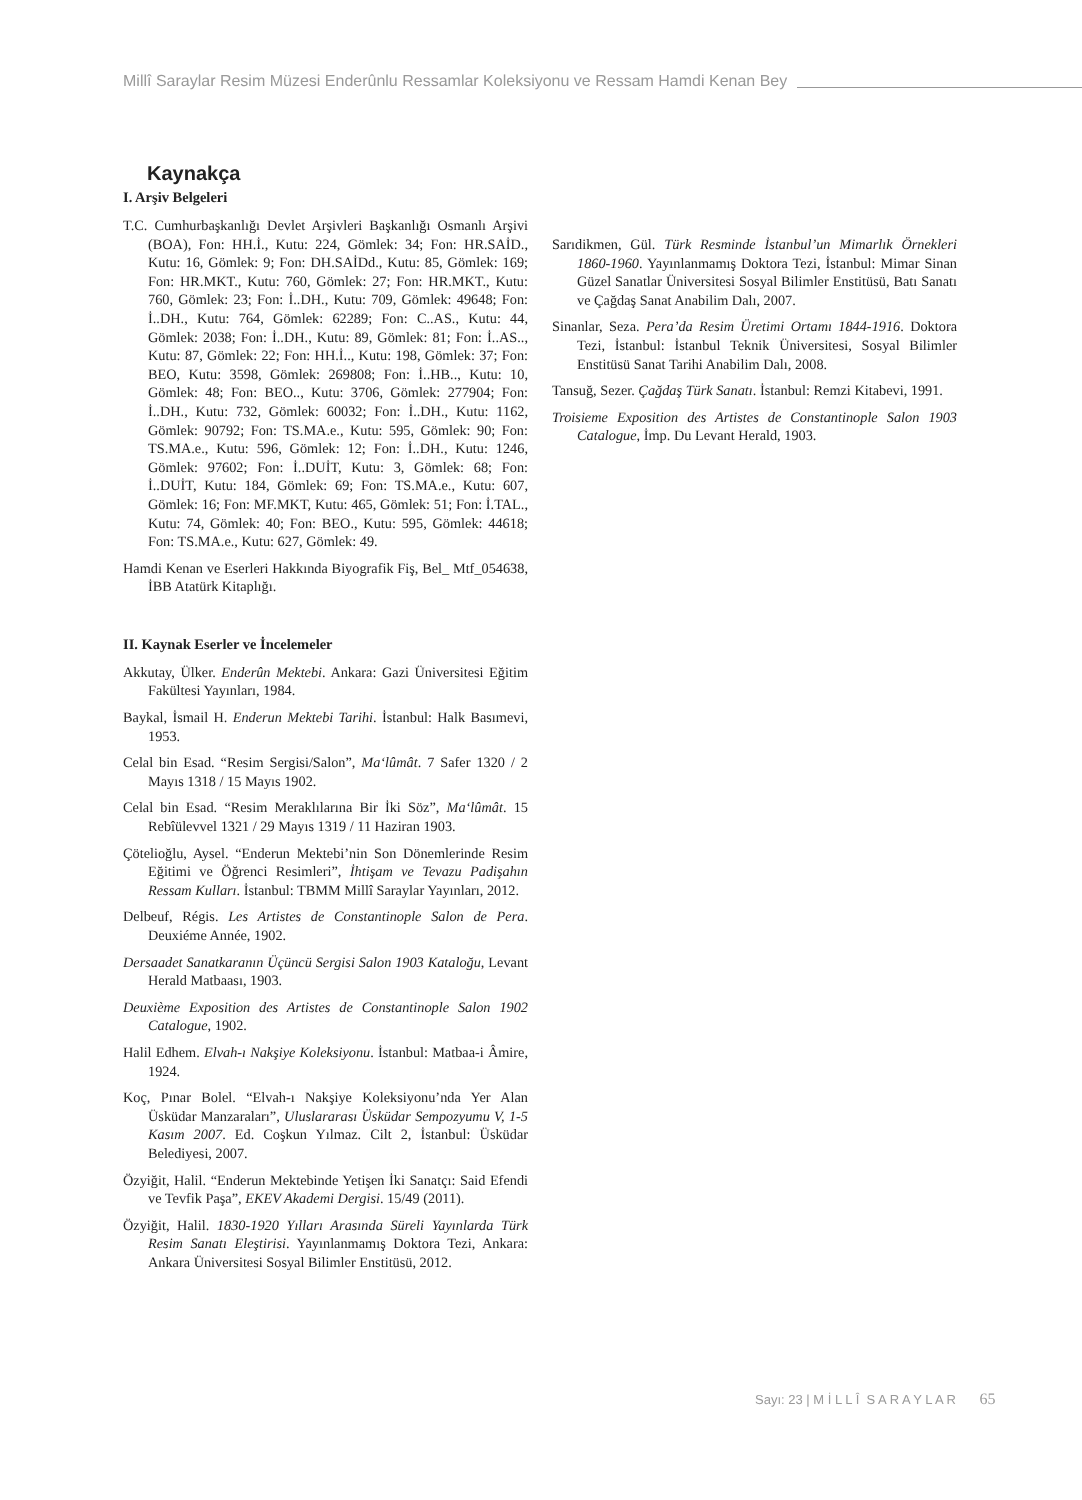Millî Saraylar Resim Müzesi Enderûnlu Ressamlar Koleksiyonu ve Ressam Hamdi Kenan Bey
Kaynakça
I. Arşiv Belgeleri
T.C. Cumhurbaşkanlığı Devlet Arşivleri Başkanlığı Osmanlı Arşivi (BOA), Fon: HH.İ., Kutu: 224, Gömlek: 34; Fon: HR.SAİD., Kutu: 16, Gömlek: 9; Fon: DH.SAİDd., Kutu: 85, Gömlek: 169; Fon: HR.MKT., Kutu: 760, Gömlek: 27; Fon: HR.MKT., Kutu: 760, Gömlek: 23; Fon: İ..DH., Kutu: 709, Gömlek: 49648; Fon: İ..DH., Kutu: 764, Gömlek: 62289; Fon: C..AS., Kutu: 44, Gömlek: 2038; Fon: İ..DH., Kutu: 89, Gömlek: 81; Fon: İ..AS.., Kutu: 87, Gömlek: 22; Fon: HH.İ.., Kutu: 198, Gömlek: 37; Fon: BEO, Kutu: 3598, Gömlek: 269808; Fon: İ..HB.., Kutu: 10, Gömlek: 48; Fon: BEO.., Kutu: 3706, Gömlek: 277904; Fon: İ..DH., Kutu: 732, Gömlek: 60032; Fon: İ..DH., Kutu: 1162, Gömlek: 90792; Fon: TS.MA.e., Kutu: 595, Gömlek: 90; Fon: TS.MA.e., Kutu: 596, Gömlek: 12; Fon: İ..DH., Kutu: 1246, Gömlek: 97602; Fon: İ..DUİT, Kutu: 3, Gömlek: 68; Fon: İ..DUİT, Kutu: 184, Gömlek: 69; Fon: TS.MA.e., Kutu: 607, Gömlek: 16; Fon: MF.MKT, Kutu: 465, Gömlek: 51; Fon: İ.TAL., Kutu: 74, Gömlek: 40; Fon: BEO., Kutu: 595, Gömlek: 44618; Fon: TS.MA.e., Kutu: 627, Gömlek: 49.
Hamdi Kenan ve Eserleri Hakkında Biyografik Fiş, Bel_ Mtf_054638, İBB Atatürk Kitaplığı.
II. Kaynak Eserler ve İncelemeler
Akkutay, Ülker. Enderûn Mektebi. Ankara: Gazi Üniversitesi Eğitim Fakültesi Yayınları, 1984.
Baykal, İsmail H. Enderun Mektebi Tarihi. İstanbul: Halk Basımevi, 1953.
Celal bin Esad. “Resim Sergisi/Salon”, Ma‘lûmât. 7 Safer 1320 / 2 Mayıs 1318 / 15 Mayıs 1902.
Celal bin Esad. “Resim Meraklılarına Bir İki Söz”, Ma‘lûmât. 15 Rebîülevvel 1321 / 29 Mayıs 1319 / 11 Haziran 1903.
Çötelioğlu, Aysel. “Enderun Mektebi’nin Son Dönemlerinde Resim Eğitimi ve Öğrenci Resimleri”, İhtişam ve Tevazu Padişahın Ressam Kulları. İstanbul: TBMM Millî Saraylar Yayınları, 2012.
Delbeuf, Régis. Les Artistes de Constantinople Salon de Pera. Deuxiéme Année, 1902.
Dersaadet Sanatkaranın Üçüncü Sergisi Salon 1903 Kataloğu, Levant Herald Matbaası, 1903.
Deuxième Exposition des Artistes de Constantinople Salon 1902 Catalogue, 1902.
Halil Edhem. Elvah-ı Nakşiye Koleksiyonu. İstanbul: Matbaa-i Âmire, 1924.
Koç, Pınar Bolel. “Elvah-ı Nakşiye Koleksiyonu’nda Yer Alan Üsküdar Manzaraları”, Uluslararası Üsküdar Sempozyumu V, 1-5 Kasım 2007. Ed. Coşkun Yılmaz. Cilt 2, İstanbul: Üsküdar Belediyesi, 2007.
Özyiğit, Halil. “Enderun Mektebinde Yetişen İki Sanatçı: Said Efendi ve Tevfik Paşa”, EKEV Akademi Dergisi. 15/49 (2011).
Özyiğit, Halil. 1830-1920 Yılları Arasında Süreli Yayınlarda Türk Resim Sanatı Eleştirisi. Yayınlanmamış Doktora Tezi, Ankara: Ankara Üniversitesi Sosyal Bilimler Enstitüsü, 2012.
Sarıdikmen, Gül. Türk Resminde İstanbul’un Mimarlık Örnekleri 1860-1960. Yayınlanmamış Doktora Tezi, İstanbul: Mimar Sinan Güzel Sanatlar Üniversitesi Sosyal Bilimler Enstitüsü, Batı Sanatı ve Çağdaş Sanat Anabilim Dalı, 2007.
Sinanlar, Seza. Pera’da Resim Üretimi Ortamı 1844-1916. Doktora Tezi, İstanbul: İstanbul Teknik Üniversitesi, Sosyal Bilimler Enstitüsü Sanat Tarihi Anabilim Dalı, 2008.
Tansuğ, Sezer. Çağdaş Türk Sanatı. İstanbul: Remzi Kitabevi, 1991.
Troisieme Exposition des Artistes de Constantinople Salon 1903 Catalogue, İmp. Du Levant Herald, 1903.
Sayı: 23 | M İ L L Î S A R A Y L A R 65